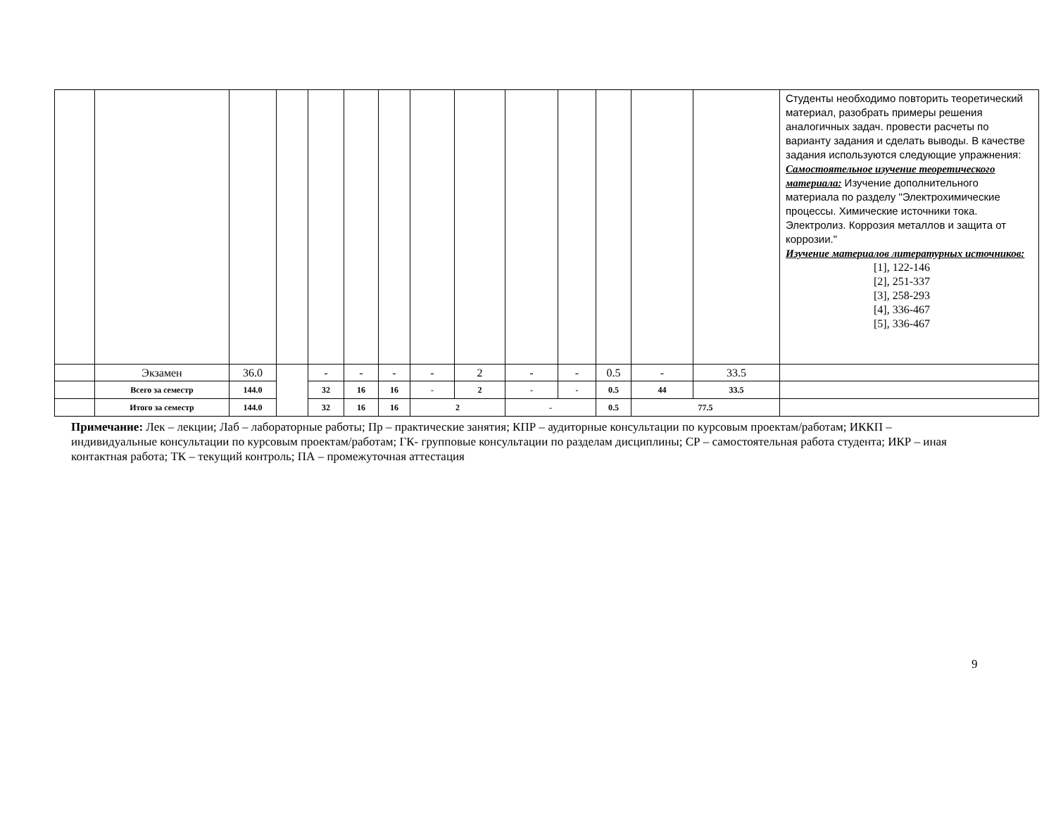| | | | | | | | | | | | | | | Студенты необходимо повторить теоретический материал, разобрать примеры решения аналогичных задач. провести расчеты по варианту задания и сделать выводы. В качестве задания используются следующие упражнения: Самостоятельное изучение теоретического материала: Изучение дополнительного материала по разделу "Электрохимические процессы. Химические источники тока. Электролиз. Коррозия металлов и защита от коррозии." Изучение материалов литературных источников: [1], 122-146 [2], 251-337 [3], 258-293 [4], 336-467 [5], 336-467 |
| | Экзамен | 36.0 | | - | - | - | - | 2 | - | - | 0.5 | - | 33.5 | |
| | Всего за семестр | 144.0 | | 32 | 16 | 16 | - | 2 | - | - | 0.5 | 44 | 33.5 | |
| | Итого за семестр | 144.0 | | 32 | 16 | 16 | 2 | | - | | 0.5 | 77.5 | | |
Примечание: Лек – лекции; Лаб – лабораторные работы; Пр – практические занятия; КПР – аудиторные консультации по курсовым проектам/работам; ИККП – индивидуальные консультации по курсовым проектам/работам; ГК- групповые консультации по разделам дисциплины; СР – самостоятельная работа студента; ИКР – иная контактная работа; ТК – текущий контроль; ПА – промежуточная аттестация
9